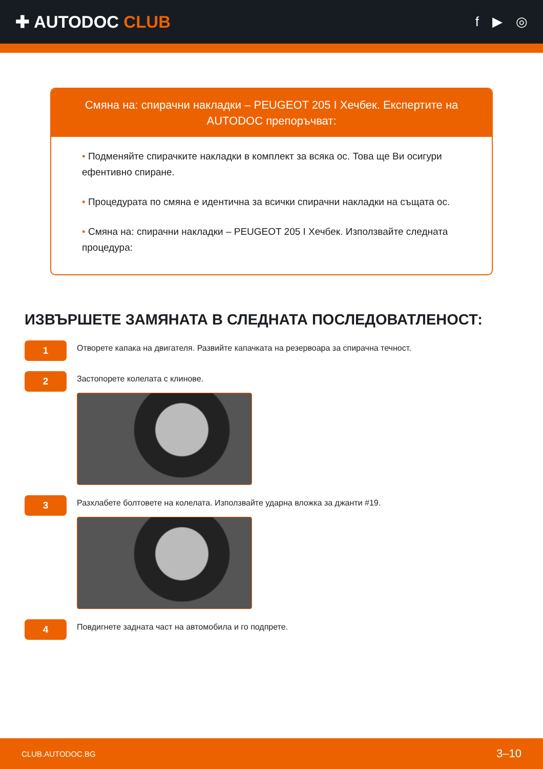✚ AUTODOC CLUB
f ▶ ◎
Смяна на: спирачни накладки – PEUGEOT 205 I Хечбек. Експертите на AUTODOC препоръчват:
• Подменяйте спирачките накладки в комплект за всяка ос. Това ще Ви осигури ефентивно спиране.
• Процедурата по смяна е идентична за всички спирачни накладки на същата ос.
• Смяна на: спирачни накладки – PEUGEOT 205 I Хечбек. Използвайте следната процедура:
ИЗВЪРШЕТЕ ЗАМЯНАТА В СЛЕДНАТА ПОСЛЕДОВАТЛЕНОСТ:
1
Отворете капака на двигателя. Развийте капачката на резервоара за спирачна течност.
2
Застопорете колелата с клинове.
3
Разхлабете болтовете на колелата. Използвайте ударна вложка за джанти #19.
4
Повдигнете задната част на автомобила и го подпрете.
CLUB.AUTODOC.BG 3–10